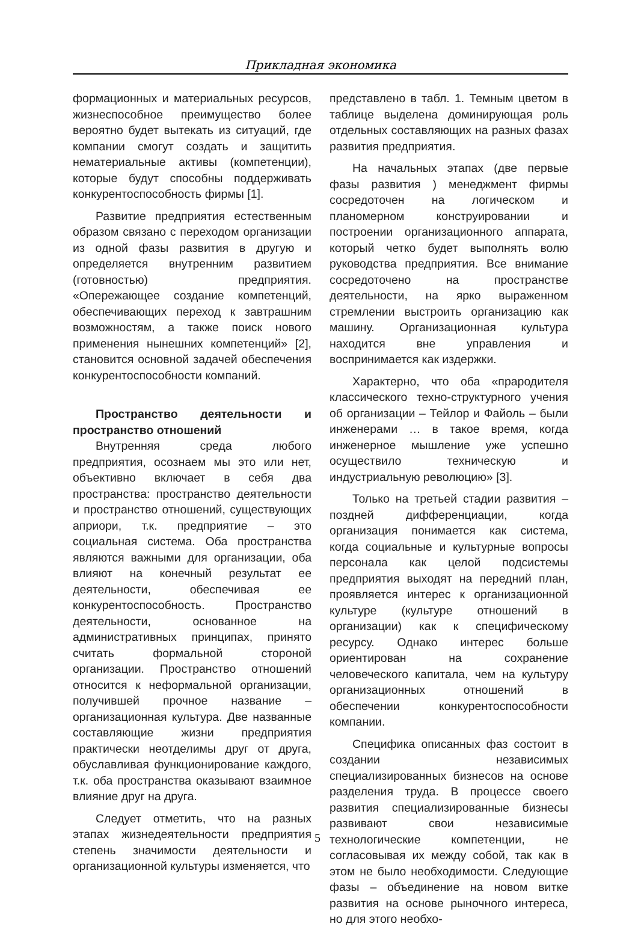Прикладная экономика
формационных и материальных ресурсов, жизнеспособное преимущество более вероятно будет вытекать из ситуаций, где компании смогут создать и защитить нематериальные активы (компетенции), которые будут способны поддерживать конкурентоспособность фирмы [1].
Развитие предприятия естественным образом связано с переходом организации из одной фазы развития в другую и определяется внутренним развитием (готовностью) предприятия. «Опережающее создание компетенций, обеспечивающих переход к завтрашним возможностям, а также поиск нового применения нынешних компетенций» [2], становится основной задачей обеспечения конкурентоспособности компаний.
Пространство деятельности и пространство отношений
Внутренняя среда любого предприятия, осознаем мы это или нет, объективно включает в себя два пространства: пространство деятельности и пространство отношений, существующих априори, т.к. предприятие – это социальная система. Оба пространства являются важными для организации, оба влияют на конечный результат ее деятельности, обеспечивая ее конкурентоспособность. Пространство деятельности, основанное на административных принципах, принято считать формальной стороной организации. Пространство отношений относится к неформальной организации, получившей прочное название – организационная культура. Две названные составляющие жизни предприятия практически неотделимы друг от друга, обуславливая функционирование каждого, т.к. оба пространства оказывают взаимное влияние друг на друга.
Следует отметить, что на разных этапах жизнедеятельности предприятия степень значимости деятельности и организационной культуры изменяется, что
представлено в табл. 1. Темным цветом в таблице выделена доминирующая роль отдельных составляющих на разных фазах развития предприятия.
На начальных этапах (две первые фазы развития ) менеджмент фирмы сосредоточен на логическом и планомерном конструировании и построении организационного аппарата, который четко будет выполнять волю руководства предприятия. Все внимание сосредоточено на пространстве деятельности, на ярко выраженном стремлении выстроить организацию как машину. Организационная культура находится вне управления и воспринимается как издержки.
Характерно, что оба «прародителя классического техно-структурного учения об организации – Тейлор и Файоль – были инженерами … в такое время, когда инженерное мышление уже успешно осуществило техническую и индустриальную революцию» [3].
Только на третьей стадии развития – поздней дифференциации, когда организация понимается как система, когда социальные и культурные вопросы персонала как целой подсистемы предприятия выходят на передний план, проявляется интерес к организационной культуре (культуре отношений в организации) как к специфическому ресурсу. Однако интерес больше ориентирован на сохранение человеческого капитала, чем на культуру организационных отношений в обеспечении конкурентоспособности компании.
Специфика описанных фаз состоит в создании независимых специализированных бизнесов на основе разделения труда. В процессе своего развития специализированные бизнесы развивают свои независимые технологические компетенции, не согласовывая их между собой, так как в этом не было необходимости. Следующие фазы – объединение на новом витке развития на основе рыночного интереса, но для этого необхо-
5